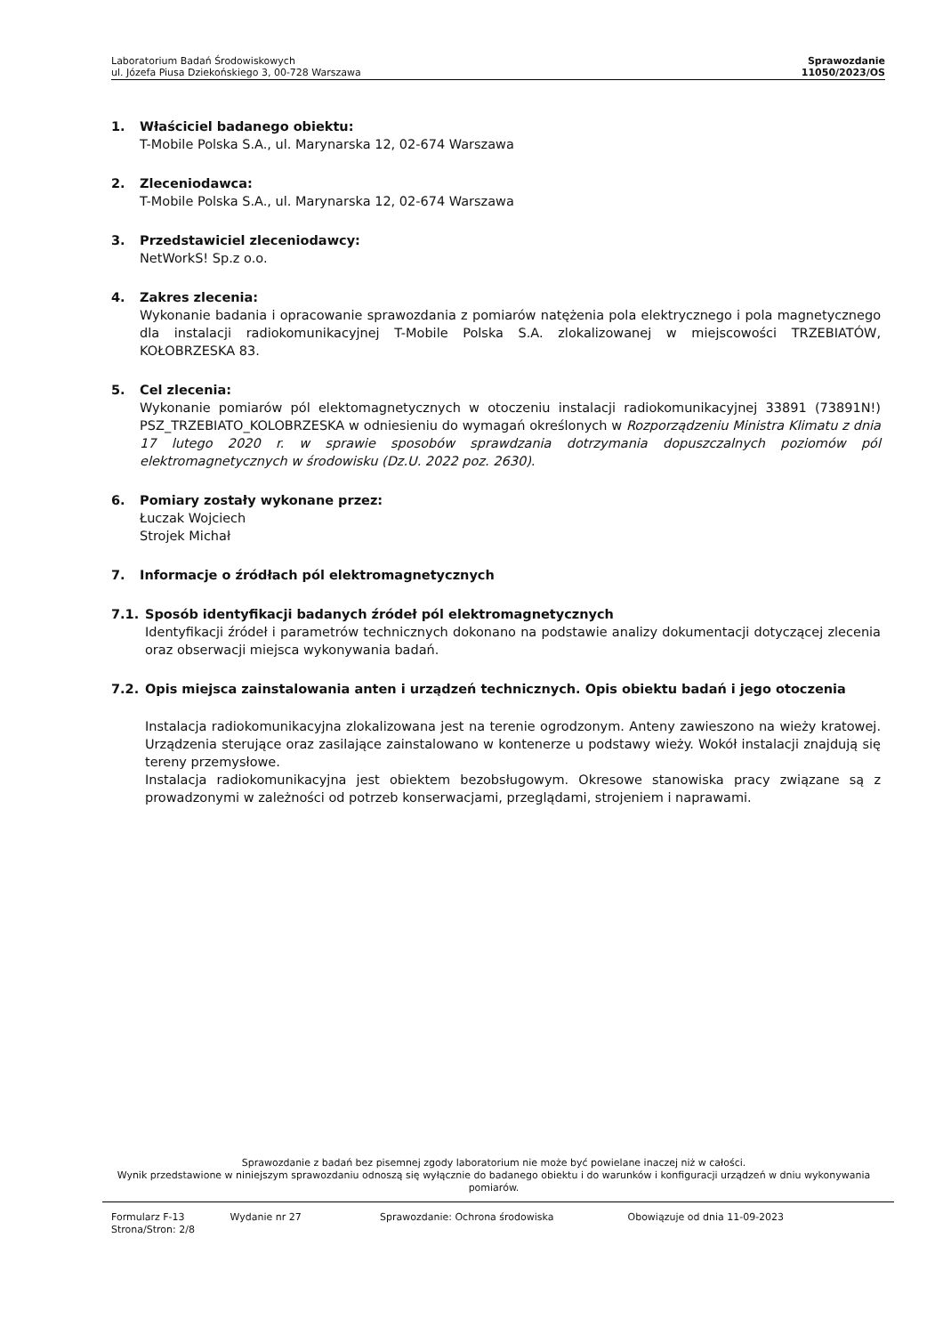Laboratorium Badań Środowiskowych
ul. Józefa Piusa Dziekońskiego 3, 00-728 Warszawa
Sprawozdanie
11050/2023/OS
1. Właściciel badanego obiektu:
T-Mobile Polska S.A., ul. Marynarska 12, 02-674 Warszawa
2. Zleceniodawca:
T-Mobile Polska S.A., ul. Marynarska 12, 02-674 Warszawa
3. Przedstawiciel zleceniodawcy:
NetWorkS! Sp.z o.o.
4. Zakres zlecenia:
Wykonanie badania i opracowanie sprawozdania z pomiarów natężenia pola elektrycznego i pola magnetycznego dla instalacji radiokomunikacyjnej T-Mobile Polska S.A. zlokalizowanej w miejscowości TRZEBIATÓW, KOŁOBRZESKA 83.
5. Cel zlecenia:
Wykonanie pomiarów pól elektomagnetycznych w otoczeniu instalacji radiokomunikacyjnej 33891 (73891N!) PSZ_TRZEBIATO_KOLOBRZESKA w odniesieniu do wymagań określonych w Rozporządzeniu Ministra Klimatu z dnia 17 lutego 2020 r. w sprawie sposobów sprawdzania dotrzymania dopuszczalnych poziomów pól elektromagnetycznych w środowisku (Dz.U. 2022 poz. 2630).
6. Pomiary zostały wykonane przez:
Łuczak Wojciech
Strojek Michał
7. Informacje o źródłach pól elektromagnetycznych
7.1. Sposób identyfikacji badanych źródeł pól elektromagnetycznych
Identyfikacji źródeł i parametrów technicznych dokonano na podstawie analizy dokumentacji dotyczącej zlecenia oraz obserwacji miejsca wykonywania badań.
7.2. Opis miejsca zainstalowania anten i urządzeń technicznych. Opis obiektu badań i jego otoczenia
Instalacja radiokomunikacyjna zlokalizowana jest na terenie ogrodzonym. Anteny zawieszono na wieży kratowej. Urządzenia sterujące oraz zasilające zainstalowano w kontenerze u podstawy wieży. Wokół instalacji znajdują się tereny przemysłowe.
Instalacja radiokomunikacyjna jest obiektem bezobsługowym. Okresowe stanowiska pracy związane są z prowadzonymi w zależności od potrzeb konserwacjami, przeglądami, strojeniem i naprawami.
Sprawozdanie z badań bez pisemnej zgody laboratorium nie może być powielane inaczej niż w całości.
Wynik przedstawione w niniejszym sprawozdaniu odnoszą się wyłącznie do badanego obiektu i do warunków i konfiguracji urządzeń w dniu wykonywania pomiarów.
Formularz F-13 Wydanie nr 27 Sprawozdanie: Ochrona środowiska Obowiązuje od dnia 11-09-2023
Strona/Stron: 2/8